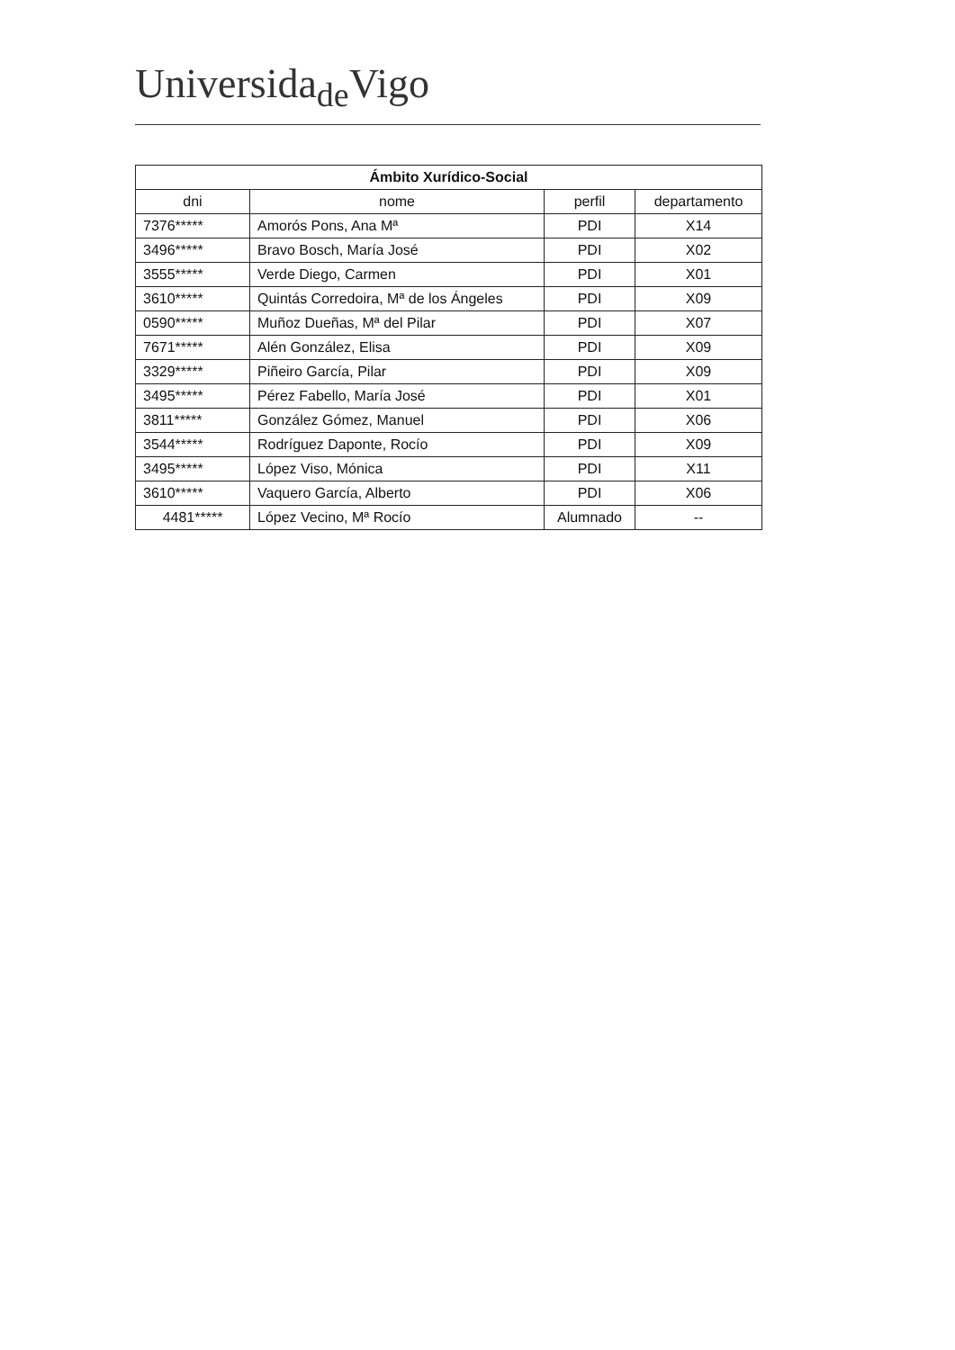Universida<sub>de</sub>Vigo
| Ámbito Xurídico-Social | | | |
| --- | --- | --- | --- |
| dni | nome | perfil | departamento |
| 7376***** | Amorós Pons, Ana Mª | PDI | X14 |
| 3496***** | Bravo Bosch, María José | PDI | X02 |
| 3555***** | Verde Diego, Carmen | PDI | X01 |
| 3610***** | Quintás Corredoira, Mª de los Ángeles | PDI | X09 |
| 0590***** | Muñoz Dueñas, Mª del Pilar | PDI | X07 |
| 7671***** | Alén González, Elisa | PDI | X09 |
| 3329***** | Piñeiro García, Pilar | PDI | X09 |
| 3495***** | Pérez Fabello, María José | PDI | X01 |
| 3811***** | González Gómez, Manuel | PDI | X06 |
| 3544***** | Rodríguez Daponte, Rocío | PDI | X09 |
| 3495***** | López Viso, Mónica | PDI | X11 |
| 3610***** | Vaquero García, Alberto | PDI | X06 |
| 4481***** | López Vecino, Mª Rocío | Alumnado | -- |